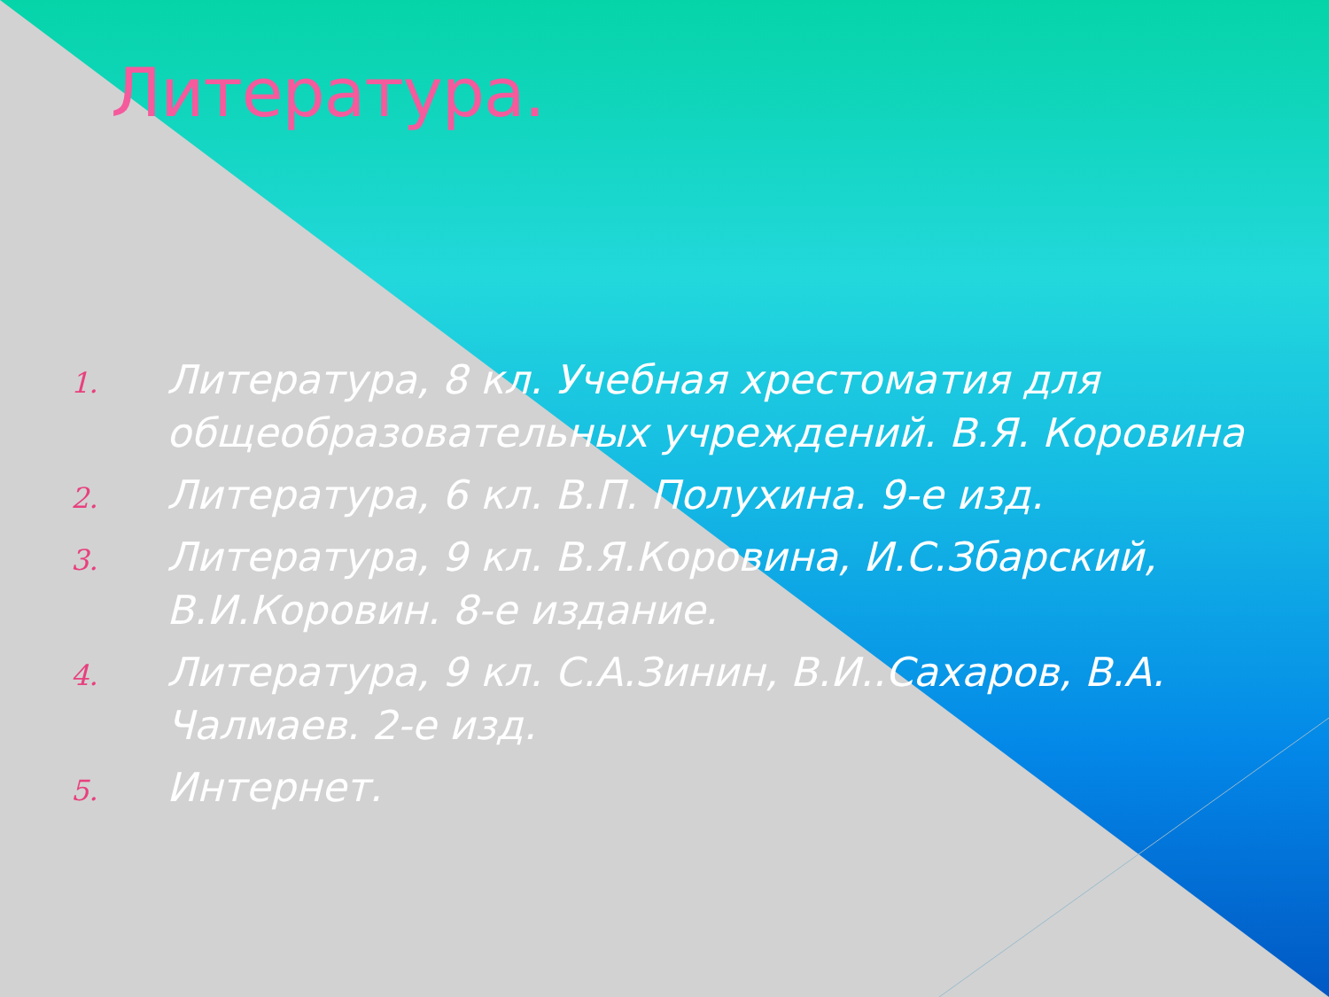Литература.
1. Литература, 8 кл. Учебная хрестоматия для общеобразовательных учреждений. В.Я. Коровина
2. Литература, 6 кл. В.П. Полухина. 9-е изд.
3. Литература, 9 кл. В.Я.Коровина, И.С.Збарский, В.И.Коровин. 8-е издание.
4. Литература, 9 кл. С.А.Зинин, В.И..Сахаров, В.А. Чалмаев. 2-е изд.
5. Интернет.